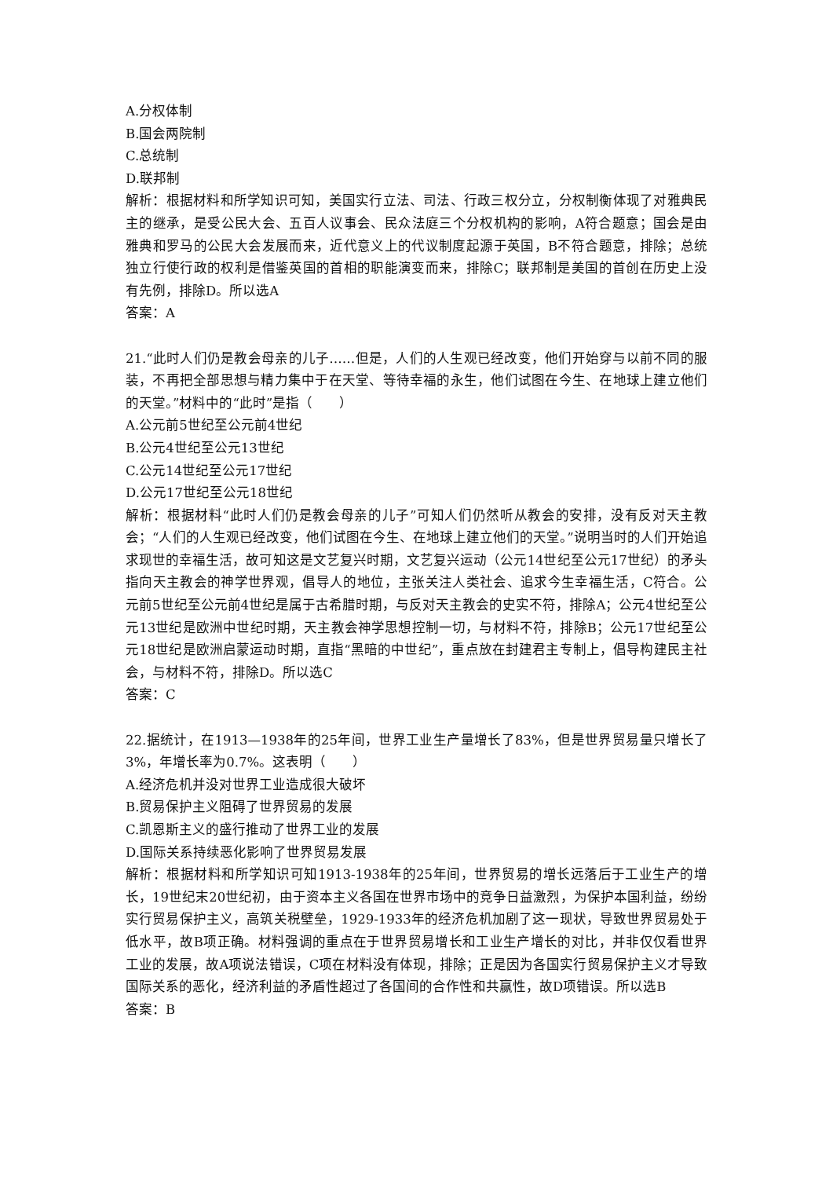A.分权体制
B.国会两院制
C.总统制
D.联邦制
解析：根据材料和所学知识可知，美国实行立法、司法、行政三权分立，分权制衡体现了对雅典民主的继承，是受公民大会、五百人议事会、民众法庭三个分权机构的影响，A符合题意；国会是由雅典和罗马的公民大会发展而来，近代意义上的代议制度起源于英国，B不符合题意，排除；总统独立行使行政的权利是借鉴英国的首相的职能演变而来，排除C；联邦制是美国的首创在历史上没有先例，排除D。所以选A
答案：A
21.“此时人们仍是教会母亲的儿子……但是，人们的人生观已经改变，他们开始穿与以前不同的服装，不再把全部思想与精力集中于在天堂、等待幸福的永生，他们试图在今生、在地球上建立他们的天堂。”材料中的“此时”是指（　　）
A.公元前5世纪至公元前4世纪
B.公元4世纪至公元13世纪
C.公元14世纪至公元17世纪
D.公元17世纪至公元18世纪
解析：根据材料“此时人们仍是教会母亲的儿子”可知人们仍然听从教会的安排，没有反对天主教会；“人们的人生观已经改变，他们试图在今生、在地球上建立他们的天堂。”说明当时的人们开始追求现世的幸福生活，故可知这是文艺复兴时期，文艺复兴运动（公元14世纪至公元17世纪）的矛头指向天主教会的神学世界观，倡导人的地位，主张关注人类社会、追求今生幸福生活，C符合。公元前5世纪至公元前4世纪是属于古希腊时期，与反对天主教会的史实不符，排除A；公元4世纪至公元13世纪是欧洲中世纪时期，天主教会神学思想控制一切，与材料不符，排除B；公元17世纪至公元18世纪是欧洲启蒙运动时期，直指“黑暗的中世纪”，重点放在封建君主专制上，倡导构建民主社会，与材料不符，排除D。所以选C
答案：C
22.据统计，在1913—1938年的25年间，世界工业生产量增长了83%，但是世界贸易量只增长了3%，年增长率为0.7%。这表明（　　）
A.经济危机并没对世界工业造成很大破坏
B.贸易保护主义阻碍了世界贸易的发展
C.凯恩斯主义的盛行推动了世界工业的发展
D.国际关系持续恶化影响了世界贸易发展
解析：根据材料和所学知识可知1913-1938年的25年间，世界贸易的增长远落后于工业生产的增长，19世纪末20世纪初，由于资本主义各国在世界市场中的竞争日益激烈，为保护本国利益，纷纷实行贸易保护主义，高筑关税壁垒，1929-1933年的经济危机加剧了这一现状，导致世界贸易处于低水平，故B项正确。材料强调的重点在于世界贸易增长和工业生产增长的对比，并非仅仅看世界工业的发展，故A项说法错误，C项在材料没有体现，排除；正是因为各国实行贸易保护主义才导致国际关系的恶化，经济利益的矛盾性超过了各国间的合作性和共赢性，故D项错误。所以选B
答案：B